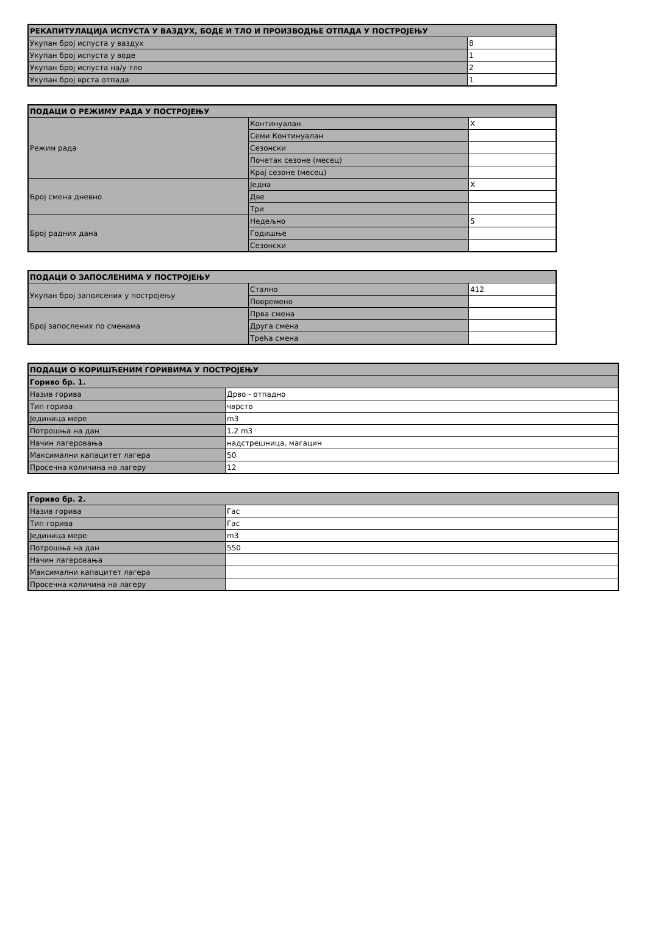| РЕКАПИТУЛАЦИЈА ИСПУСТА У ВАЗДУХ, БОДЕ И ТЛО И ПРОИЗВОДЊЕ ОТПАДА У ПОСТРОЈЕЊУ | |
| --- | --- |
| Укупан број испуста у ваздух | 8 |
| Укупан број испуста у воде | 1 |
| Укупан број испуста на/у тло | 2 |
| Укупан број врста отпада | 1 |
| ПОДАЦИ О РЕЖИМУ РАДА У ПОСТРОЈЕЊУ | | |
| --- | --- | --- |
| Режим рада | Континуалан | X |
| | Семи Континуалан | |
| | Сезонски | |
| | Почетак сезоне (месец) | |
| | Крај сезоне (месец) | |
| Број смена дневно | Једна | X |
| | Две | |
| | Три | |
| Број радних дана | Недељно | 5 |
| | Годишње | |
| | Сезонски | |
| ПОДАЦИ О ЗАПОСЛЕНИМА У ПОСТРОЈЕЊУ | | |
| --- | --- | --- |
| Укупан број заполсених у постројењу | Стално | 412 |
| | Повремено | |
| Број запослених по сменама | Прва смена | |
| | Друга смена | |
| | Трећа смена | |
| ПОДАЦИ О КОРИШЋЕНИМ ГОРИВИМА У ПОСТРОЈЕЊУ | |
| --- | --- |
| Гориво бр. 1. | |
| Назив горива | Дрво - отпадно |
| Тип горива | чврсто |
| Јединица мере | m3 |
| Потрошња на дан | 1.2 m3 |
| Начин лагеровања | надстрешница, магацин |
| Максимални капацитет лагера | 50 |
| Просечна количина на лагеру | 12 |
| Гориво бр. 2. | |
| --- | --- |
| Назив горива | Гас |
| Тип горива | Гас |
| Јединица мере | m3 |
| Потрошња на дан | 550 |
| Начин лагеровања | |
| Максимални капацитет лагера | |
| Просечна количина на лагеру | |